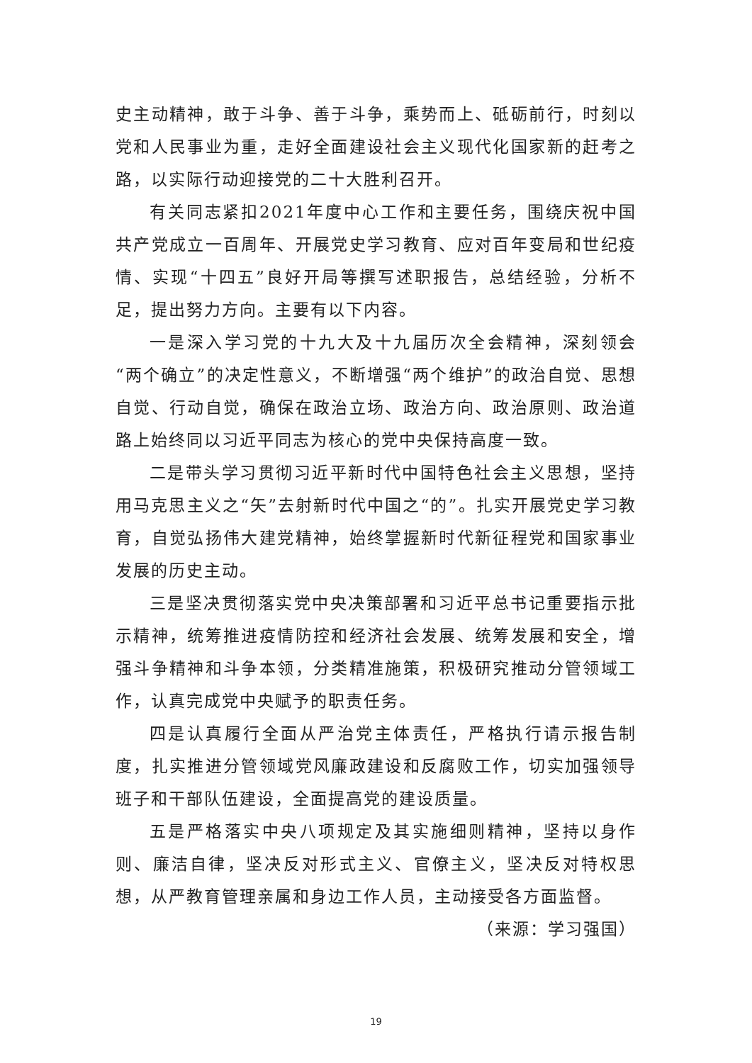史主动精神，敢于斗争、善于斗争，乘势而上、砥砺前行，时刻以党和人民事业为重，走好全面建设社会主义现代化国家新的赶考之路，以实际行动迎接党的二十大胜利召开。
有关同志紧扣2021年度中心工作和主要任务，围绕庆祝中国共产党成立一百周年、开展党史学习教育、应对百年变局和世纪疫情、实现“十四五”良好开局等撰写述职报告，总结经验，分析不足，提出努力方向。主要有以下内容。
一是深入学习党的十九大及十九届历次全会精神，深刻领会“两个确立”的决定性意义，不断增强“两个维护”的政治自觉、思想自觉、行动自觉，确保在政治立场、政治方向、政治原则、政治道路上始终同以习近平同志为核心的党中央保持高度一致。
二是带头学习贯彻习近平新时代中国特色社会主义思想，坚持用马克思主义之“矢”去射新时代中国之“的”。扎实开展党史学习教育，自觉弘扬伟大建党精神，始终掌握新时代新征程党和国家事业发展的历史主动。
三是坚决贯彻落实党中央决策部署和习近平总书记重要指示批示精神，统筹推进疫情防控和经济社会发展、统筹发展和安全，增强斗争精神和斗争本领，分类精准施策，积极研究推动分管领域工作，认真完成党中央赋予的职责任务。
四是认真履行全面从严治党主体责任，严格执行请示报告制度，扎实推进分管领域党风廉政建设和反腐败工作，切实加强领导班子和干部队伍建设，全面提高党的建设质量。
五是严格落实中央八项规定及其实施细则精神，坚持以身作则、廉洁自律，坚决反对形式主义、官僚主义，坚决反对特权思想，从严教育管理亲属和身边工作人员，主动接受各方面监督。
（来源：学习强国）
19